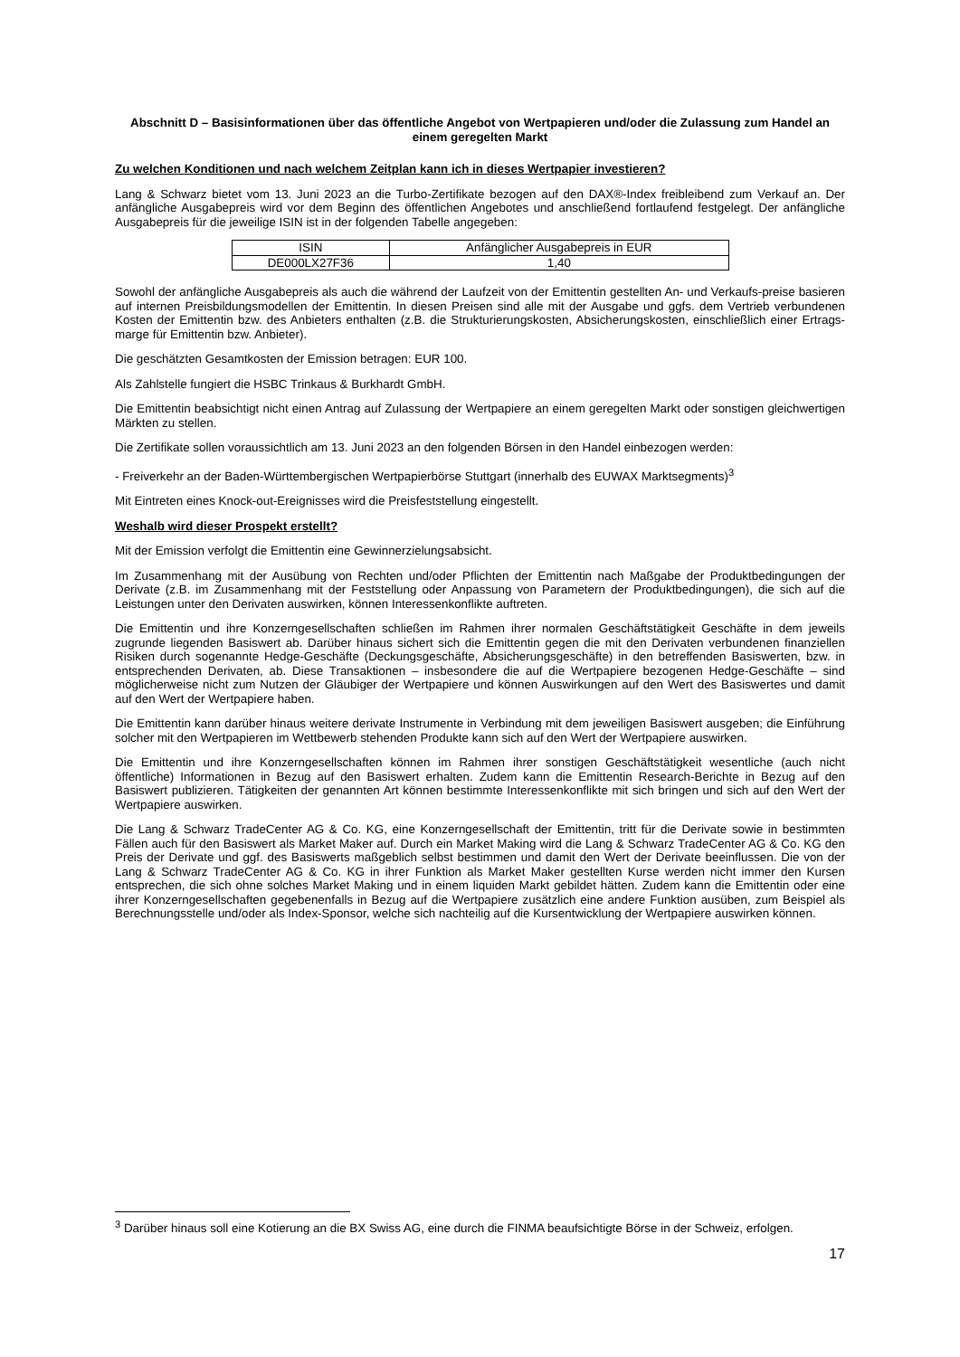Abschnitt D – Basisinformationen über das öffentliche Angebot von Wertpapieren und/oder die Zulassung zum Handel an einem geregelten Markt
Zu welchen Konditionen und nach welchem Zeitplan kann ich in dieses Wertpapier investieren?
Lang & Schwarz bietet vom 13. Juni 2023 an die Turbo-Zertifikate bezogen auf den DAX®-Index freibleibend zum Verkauf an. Der anfängliche Ausgabepreis wird vor dem Beginn des öffentlichen Angebotes und anschließend fortlaufend festgelegt. Der anfängliche Ausgabepreis für die jeweilige ISIN ist in der folgenden Tabelle angegeben:
| ISIN | Anfänglicher Ausgabepreis in EUR |
| --- | --- |
| DE000LX27F36 | 1,40 |
Sowohl der anfängliche Ausgabepreis als auch die während der Laufzeit von der Emittentin gestellten An- und Verkaufs-preise basieren auf internen Preisbildungsmodellen der Emittentin. In diesen Preisen sind alle mit der Ausgabe und ggfs. dem Vertrieb verbundenen Kosten der Emittentin bzw. des Anbieters enthalten (z.B. die Strukturierungskosten, Absicherungskosten, einschließlich einer Ertrags-marge für Emittentin bzw. Anbieter).
Die geschätzten Gesamtkosten der Emission betragen: EUR 100.
Als Zahlstelle fungiert die HSBC Trinkaus & Burkhardt GmbH.
Die Emittentin beabsichtigt nicht einen Antrag auf Zulassung der Wertpapiere an einem geregelten Markt oder sonstigen gleichwertigen Märkten zu stellen.
Die Zertifikate sollen voraussichtlich am 13. Juni 2023 an den folgenden Börsen in den Handel einbezogen werden:
- Freiverkehr an der Baden-Württembergischen Wertpapierbörse Stuttgart (innerhalb des EUWAX Marktsegments)<sup>3</sup>
Mit Eintreten eines Knock-out-Ereignisses wird die Preisfeststellung eingestellt.
Weshalb wird dieser Prospekt erstellt?
Mit der Emission verfolgt die Emittentin eine Gewinnerzielungsabsicht.
Im Zusammenhang mit der Ausübung von Rechten und/oder Pflichten der Emittentin nach Maßgabe der Produktbedingungen der Derivate (z.B. im Zusammenhang mit der Feststellung oder Anpassung von Parametern der Produktbedingungen), die sich auf die Leistungen unter den Derivaten auswirken, können Interessenkonflikte auftreten.
Die Emittentin und ihre Konzerngesellschaften schließen im Rahmen ihrer normalen Geschäftstätigkeit Geschäfte in dem jeweils zugrunde liegenden Basiswert ab. Darüber hinaus sichert sich die Emittentin gegen die mit den Derivaten verbundenen finanziellen Risiken durch sogenannte Hedge-Geschäfte (Deckungsgeschäfte, Absicherungsgeschäfte) in den betreffenden Basiswerten, bzw. in entsprechenden Derivaten, ab. Diese Transaktionen – insbesondere die auf die Wertpapiere bezogenen Hedge-Geschäfte – sind möglicherweise nicht zum Nutzen der Gläubiger der Wertpapiere und können Auswirkungen auf den Wert des Basiswertes und damit auf den Wert der Wertpapiere haben.
Die Emittentin kann darüber hinaus weitere derivate Instrumente in Verbindung mit dem jeweiligen Basiswert ausgeben; die Einführung solcher mit den Wertpapieren im Wettbewerb stehenden Produkte kann sich auf den Wert der Wertpapiere auswirken.
Die Emittentin und ihre Konzerngesellschaften können im Rahmen ihrer sonstigen Geschäftstätigkeit wesentliche (auch nicht öffentliche) Informationen in Bezug auf den Basiswert erhalten. Zudem kann die Emittentin Research-Berichte in Bezug auf den Basiswert publizieren. Tätigkeiten der genannten Art können bestimmte Interessenkonflikte mit sich bringen und sich auf den Wert der Wertpapiere auswirken.
Die Lang & Schwarz TradeCenter AG & Co. KG, eine Konzerngesellschaft der Emittentin, tritt für die Derivate sowie in bestimmten Fällen auch für den Basiswert als Market Maker auf. Durch ein Market Making wird die Lang & Schwarz TradeCenter AG & Co. KG den Preis der Derivate und ggf. des Basiswerts maßgeblich selbst bestimmen und damit den Wert der Derivate beeinflussen. Die von der Lang & Schwarz TradeCenter AG & Co. KG in ihrer Funktion als Market Maker gestellten Kurse werden nicht immer den Kursen entsprechen, die sich ohne solches Market Making und in einem liquiden Markt gebildet hätten. Zudem kann die Emittentin oder eine ihrer Konzerngesellschaften gegebenenfalls in Bezug auf die Wertpapiere zusätzlich eine andere Funktion ausüben, zum Beispiel als Berechnungsstelle und/oder als Index-Sponsor, welche sich nachteilig auf die Kursentwicklung der Wertpapiere auswirken können.
<sup>3</sup> Darüber hinaus soll eine Kotierung an die BX Swiss AG, eine durch die FINMA beaufsichtigte Börse in der Schweiz, erfolgen.
17